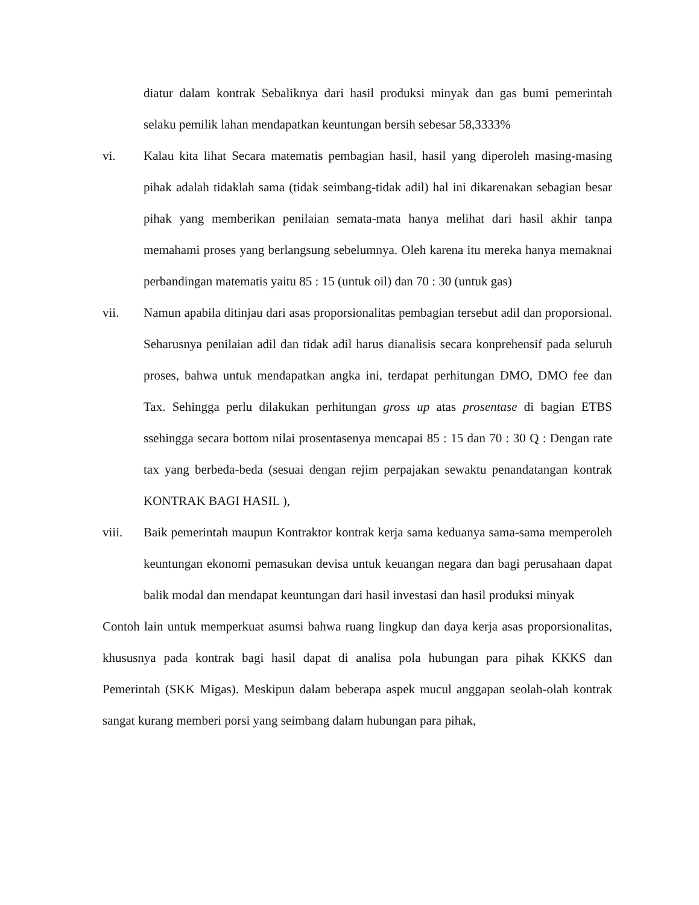diatur dalam kontrak Sebaliknya dari hasil produksi minyak dan gas bumi pemerintah selaku pemilik lahan mendapatkan keuntungan bersih sebesar 58,3333%
vi. Kalau kita lihat Secara matematis pembagian hasil, hasil yang diperoleh masing-masing pihak adalah tidaklah sama (tidak seimbang-tidak adil) hal ini dikarenakan sebagian besar pihak yang memberikan penilaian semata-mata hanya melihat dari hasil akhir tanpa memahami proses yang berlangsung sebelumnya. Oleh karena itu mereka hanya memaknai perbandingan matematis yaitu 85 : 15 (untuk oil) dan 70 : 30 (untuk gas)
vii. Namun apabila ditinjau dari asas proporsionalitas pembagian tersebut adil dan proporsional. Seharusnya penilaian adil dan tidak adil harus dianalisis secara konprehensif pada seluruh proses, bahwa untuk mendapatkan angka ini, terdapat perhitungan DMO, DMO fee dan Tax. Sehingga perlu dilakukan perhitungan gross up atas prosentase di bagian ETBS ssehingga secara bottom nilai prosentasenya mencapai 85 : 15 dan 70 : 30 Q : Dengan rate tax yang berbeda-beda (sesuai dengan rejim perpajakan sewaktu penandatangan kontrak KONTRAK BAGI HASIL ),
viii. Baik pemerintah maupun Kontraktor kontrak kerja sama keduanya sama-sama memperoleh keuntungan ekonomi pemasukan devisa untuk keuangan negara dan bagi perusahaan dapat balik modal dan mendapat keuntungan dari hasil investasi dan hasil produksi minyak
Contoh lain untuk memperkuat asumsi bahwa ruang lingkup dan daya kerja asas proporsionalitas, khususnya pada kontrak bagi hasil dapat di analisa pola hubungan para pihak KKKS dan Pemerintah (SKK Migas). Meskipun dalam beberapa aspek mucul anggapan seolah-olah kontrak sangat kurang memberi porsi yang seimbang dalam hubungan para pihak,